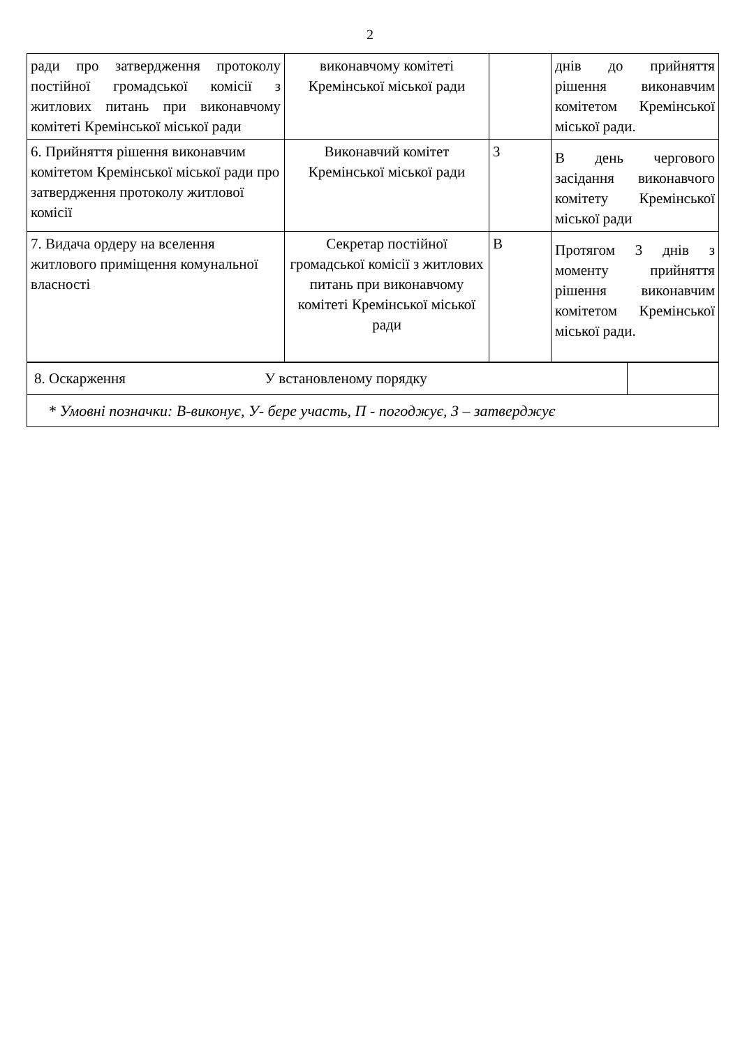2
| ради про затвердження протоколу постійної громадської комісії з житлових питань при виконавчому комітеті Кремінської міської ради | виконавчому комітеті Кремінської міської ради | | днів до прийняття рішення виконавчим комітетом Кремінської міської ради. |
| 6. Прийняття рішення виконавчим комітетом Кремінської міської ради про затвердження протоколу житлової комісії | Виконавчий комітет Кремінської міської ради | З | В день чергового засідання виконавчого комітету Кремінської міської ради |
| 7. Видача ордеру на вселення житлового приміщення комунальної власності | Секретар постійної громадської комісії з житлових питань при виконавчому комітеті Кремінської міської ради | В | Протягом 3 днів з моменту прийняття рішення виконавчим комітетом Кремінської міської ради. |
| 8. Оскарження У встановленому порядку | |
| * Умовні позначки: В-виконує, У- бере участь, П - погоджує, З – затверджує | |